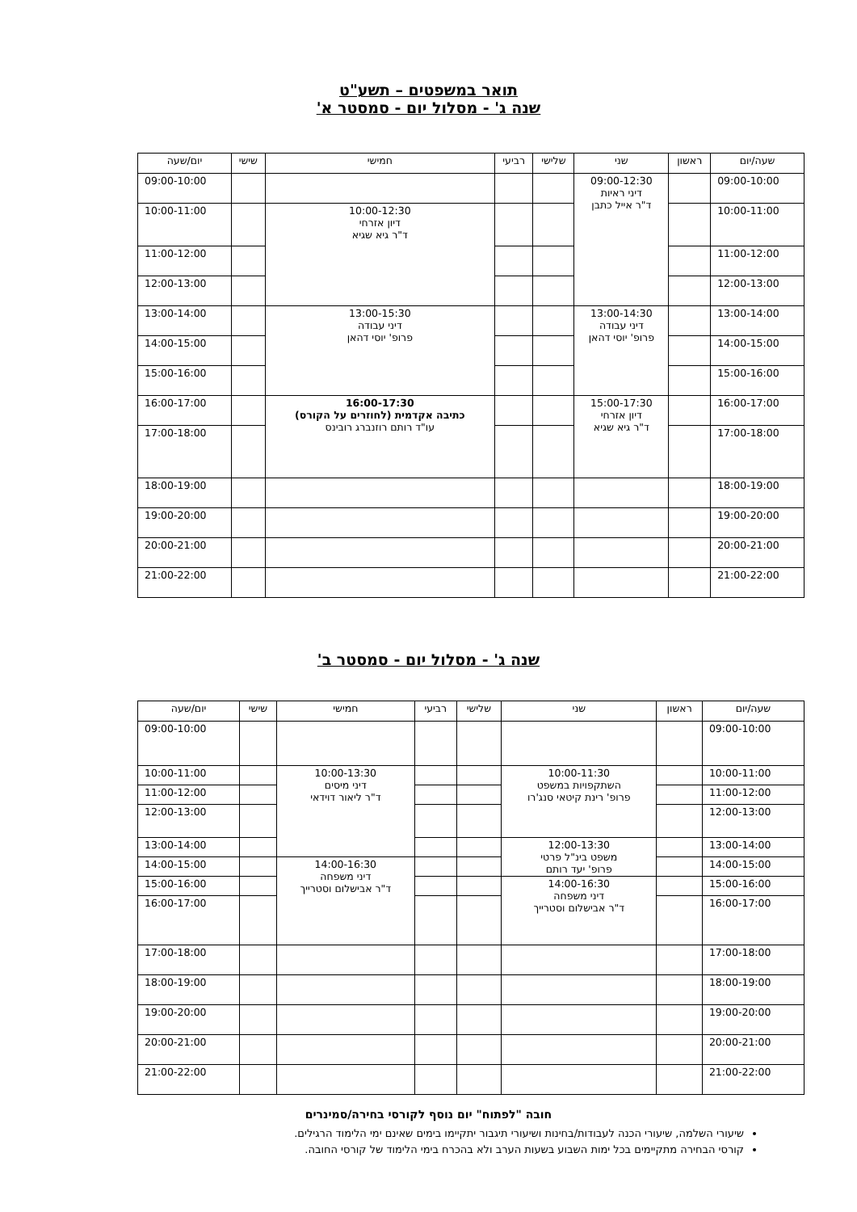תואר במשפטים – תשע"ט
שנה ג' - מסלול יום - סמסטר א'
| שעה/יום | ראשון | שני | שלישי | רביעי | חמישי | שישי | יום/שעה |
| --- | --- | --- | --- | --- | --- | --- | --- |
| 09:00-10:00 | | 09:00-12:30 דיני ראיות ד"ר אייל כתבן | | | | | 09:00-10:00 |
| 10:00-11:00 | | | | | 10:00-12:30 דיון אזרחי ד"ר גיא שגיא | | 10:00-11:00 |
| 11:00-12:00 | | | | | | | 11:00-12:00 |
| 12:00-13:00 | | | | | | | 12:00-13:00 |
| 13:00-14:00 | | 13:00-14:30 דיני עבודה פרופ' יוסי דהאן | | | 13:00-15:30 דיני עבודה פרופ' יוסי דהאן | | 13:00-14:00 |
| 14:00-15:00 | | | | | | | 14:00-15:00 |
| 15:00-16:00 | | | | | | | 15:00-16:00 |
| 16:00-17:00 | | 15:00-17:30 דיון אזרחי ד"ר גיא שגיא | | | 16:00-17:30 כתיבה אקדמית (לחוזרים על הקורס) עו"ד רותם רוזנברג רובינס | | 16:00-17:00 |
| 17:00-18:00 | | | | | | | 17:00-18:00 |
| 18:00-19:00 | | | | | | | 18:00-19:00 |
| 19:00-20:00 | | | | | | | 19:00-20:00 |
| 20:00-21:00 | | | | | | | 20:00-21:00 |
| 21:00-22:00 | | | | | | | 21:00-22:00 |
שנה ג' - מסלול יום - סמסטר ב'
| שעה/יום | ראשון | שני | שלישי | רביעי | חמישי | שישי | יום/שעה |
| --- | --- | --- | --- | --- | --- | --- | --- |
| 09:00-10:00 | | | | | | | 09:00-10:00 |
| 10:00-11:00 | | 10:00-11:30 השתקפויות במשפט פרופ' רינת קיטאי סנג'רו | | | 10:00-13:30 דיני מיסים ד"ר ליאור דוידאי | | 10:00-11:00 |
| 11:00-12:00 | | | | | | | 11:00-12:00 |
| 12:00-13:00 | | | | | | | 12:00-13:00 |
| 13:00-14:00 | | 12:00-13:30 משפט בינ"ל פרטי פרופ' יעד רותם | | | | | 13:00-14:00 |
| 14:00-15:00 | | | | | 14:00-16:30 דיני משפחה ד"ר אבישלום וסטרייך | | 14:00-15:00 |
| 15:00-16:00 | | 14:00-16:30 דיני משפחה ד"ר אבישלום וסטרייך | | | | | 15:00-16:00 |
| 16:00-17:00 | | | | | | | 16:00-17:00 |
| 17:00-18:00 | | | | | | | 17:00-18:00 |
| 18:00-19:00 | | | | | | | 18:00-19:00 |
| 19:00-20:00 | | | | | | | 19:00-20:00 |
| 20:00-21:00 | | | | | | | 20:00-21:00 |
| 21:00-22:00 | | | | | | | 21:00-22:00 |
חובה "לפתוח" יום נוסף לקורסי בחירה/סמינרים
שיעורי השלמה, שיעורי הכנה לעבודות/בחינות ושיעורי תיגבור יתקיימו בימים שאינם ימי הלימוד הרגילים.
קורסי הבחירה מתקיימים בכל ימות השבוע בשעות הערב ולא בהכרח בימי הלימוד של קורסי החובה.